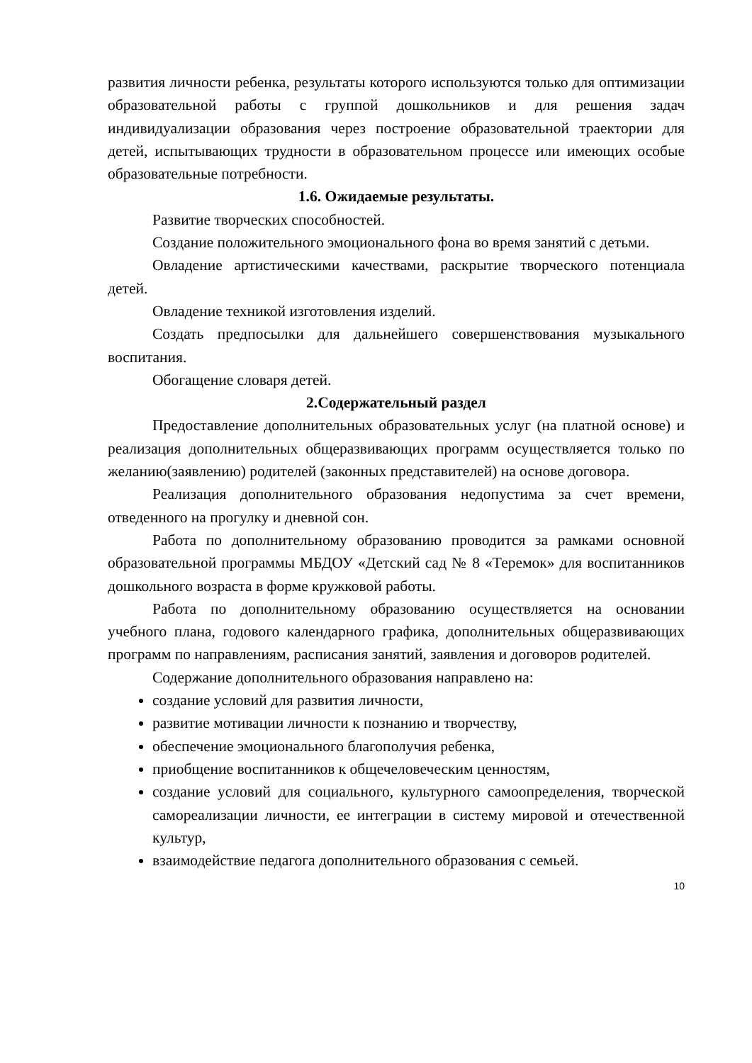развития личности ребенка, результаты которого используются только для оптимизации образовательной работы с группой дошкольников и для решения задач индивидуализации образования через построение образовательной траектории для детей, испытывающих трудности в образовательном процессе или имеющих особые образовательные потребности.
1.6. Ожидаемые результаты.
Развитие творческих способностей.
Создание положительного эмоционального фона во время занятий с детьми.
Овладение артистическими качествами, раскрытие творческого потенциала детей.
Овладение техникой изготовления изделий.
Создать предпосылки для дальнейшего совершенствования музыкального воспитания.
Обогащение словаря детей.
2.Содержательный раздел
Предоставление дополнительных образовательных услуг (на платной основе) и реализация дополнительных общеразвивающих программ осуществляется только по желанию(заявлению) родителей (законных представителей) на основе договора.
Реализация дополнительного образования недопустима за счет времени, отведенного на прогулку и дневной сон.
Работа по дополнительному образованию проводится за рамками основной образовательной программы МБДОУ «Детский сад № 8 «Теремок» для воспитанников дошкольного возраста в форме кружковой работы.
Работа по дополнительному образованию осуществляется на основании учебного плана, годового календарного графика, дополнительных общеразвивающих программ по направлениям, расписания занятий, заявления и договоров родителей.
Содержание дополнительного образования направлено на:
создание условий для развития личности,
развитие мотивации личности к познанию и творчеству,
обеспечение эмоционального благополучия ребенка,
приобщение воспитанников к общечеловеческим ценностям,
создание условий для социального, культурного самоопределения, творческой самореализации личности, ее интеграции в систему мировой и отечественной культур,
взаимодействие педагога дополнительного образования с семьей.
10